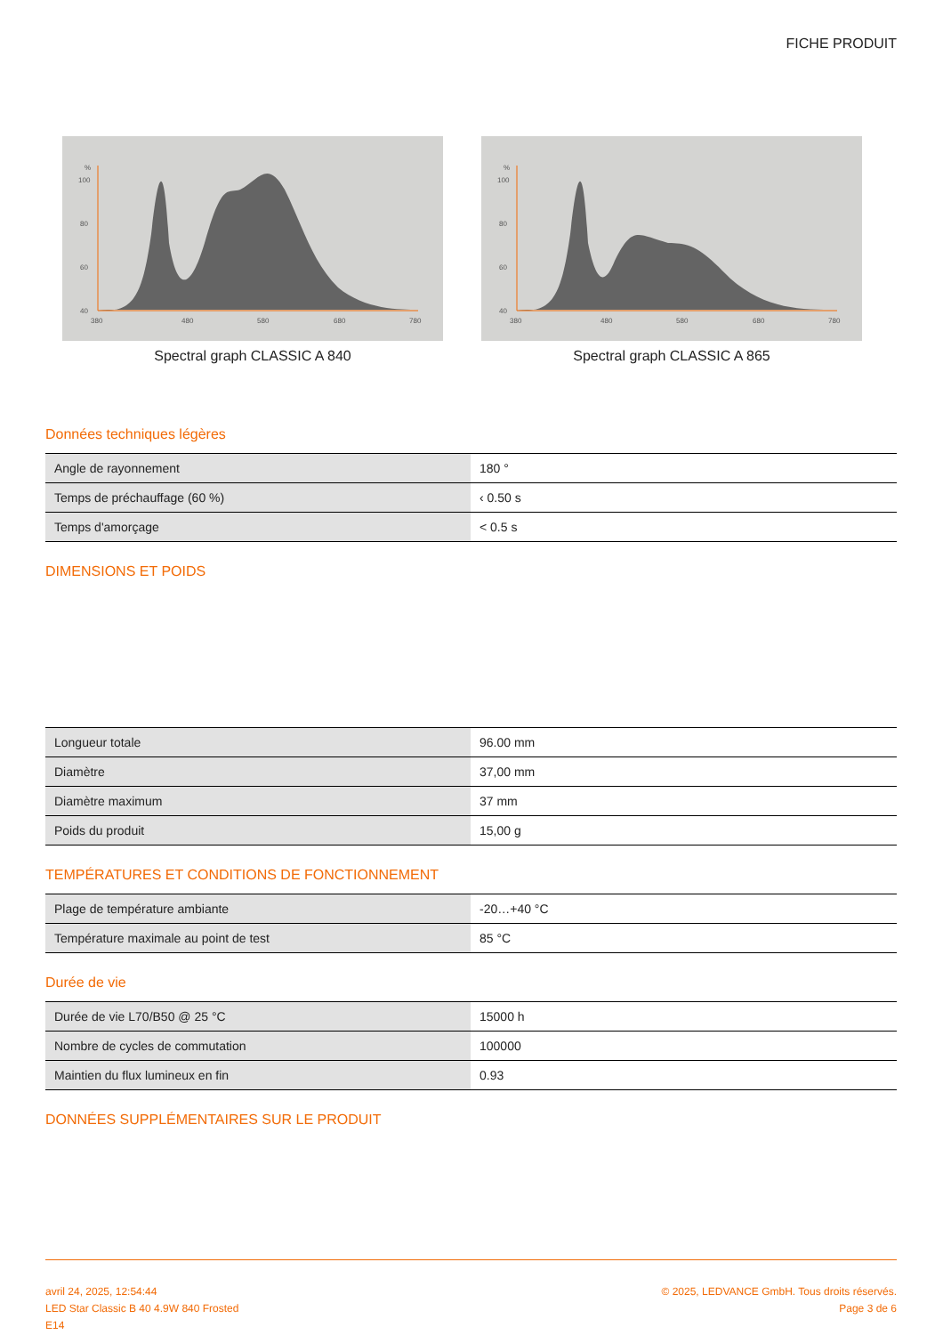FICHE PRODUIT
%
100
80
60
40
380
480
580
680
780
Spectral graph CLASSIC A 840
%
100
80
60
40
380
480
580
680
780
Spectral graph CLASSIC A 865
Données techniques légères
| Angle de rayonnement | 180 ° |
| Temps de préchauffage (60 %) | ‹ 0.50 s |
| Temps d'amorçage | < 0.5 s |
DIMENSIONS ET POIDS
| Longueur totale | 96.00 mm |
| Diamètre | 37,00 mm |
| Diamètre maximum | 37 mm |
| Poids du produit | 15,00 g |
TEMPÉRATURES ET CONDITIONS DE FONCTIONNEMENT
| Plage de température ambiante | -20…+40 °C |
| Température maximale au point de test | 85 °C |
Durée de vie
| Durée de vie L70/B50 @ 25 °C | 15000 h |
| Nombre de cycles de commutation | 100000 |
| Maintien du flux lumineux en fin | 0.93 |
DONNÉES SUPPLÉMENTAIRES SUR LE PRODUIT
avril 24, 2025, 12:54:44
LED Star Classic B 40 4.9W 840 Frosted
E14
© 2025, LEDVANCE GmbH. Tous droits réservés.
Page 3 de 6